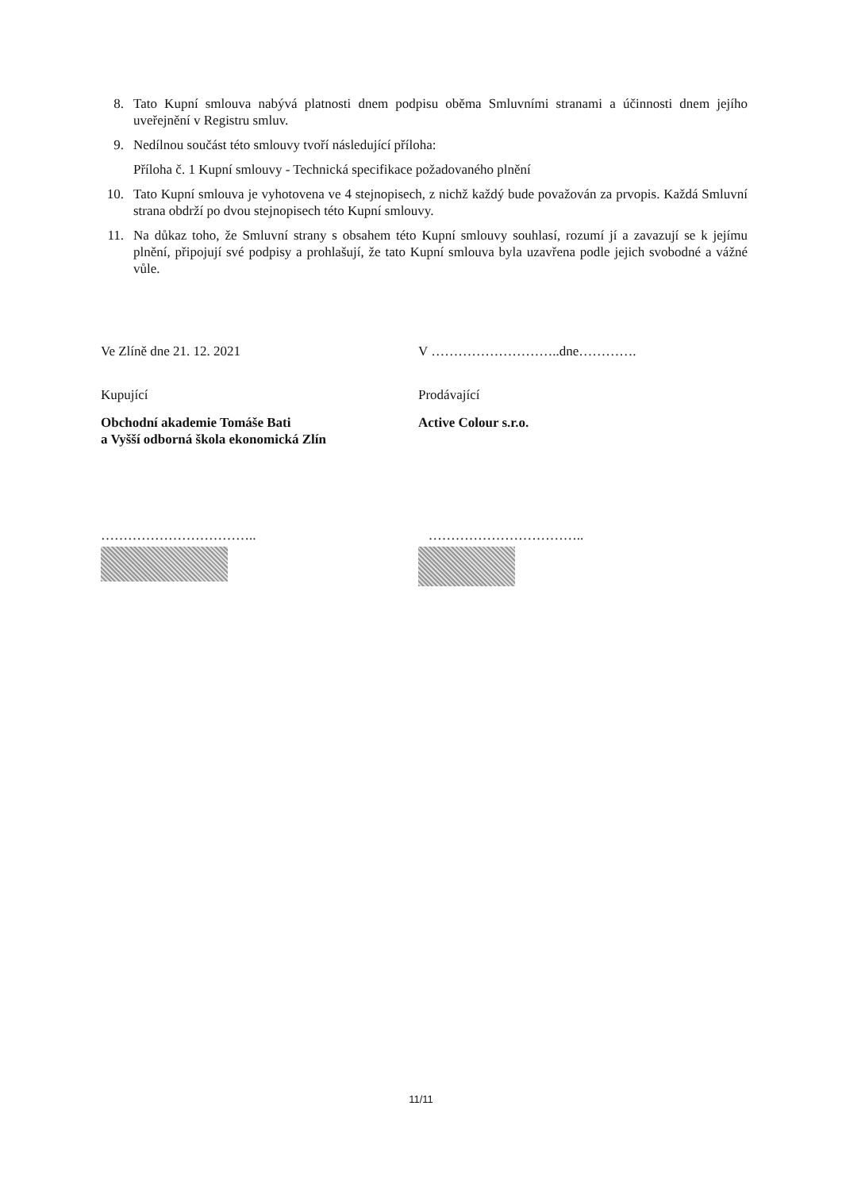8. Tato Kupní smlouva nabývá platnosti dnem podpisu oběma Smluvními stranami a účinnosti dnem jejího uveřejnění v Registru smluv.
9. Nedílnou součást této smlouvy tvoří následující příloha:
Příloha č. 1 Kupní smlouvy - Technická specifikace požadovaného plnění
10. Tato Kupní smlouva je vyhotovena ve 4 stejnopisech, z nichž každý bude považován za prvopis. Každá Smluvní strana obdrží po dvou stejnopisech této Kupní smlouvy.
11. Na důkaz toho, že Smluvní strany s obsahem této Kupní smlouvy souhlasí, rozumí jí a zavazují se k jejímu plnění, připojují své podpisy a prohlašují, že tato Kupní smlouva byla uzavřena podle jejich svobodné a vážné vůle.
Ve Zlíně dne 21. 12. 2021
Kupující
Obchodní akademie Tomáše Bati
a Vyšší odborná škola ekonomická Zlín
……………………………..
V ………………………..dne………….
Prodávající
Active Colour s.r.o.
……………………………..
11/11